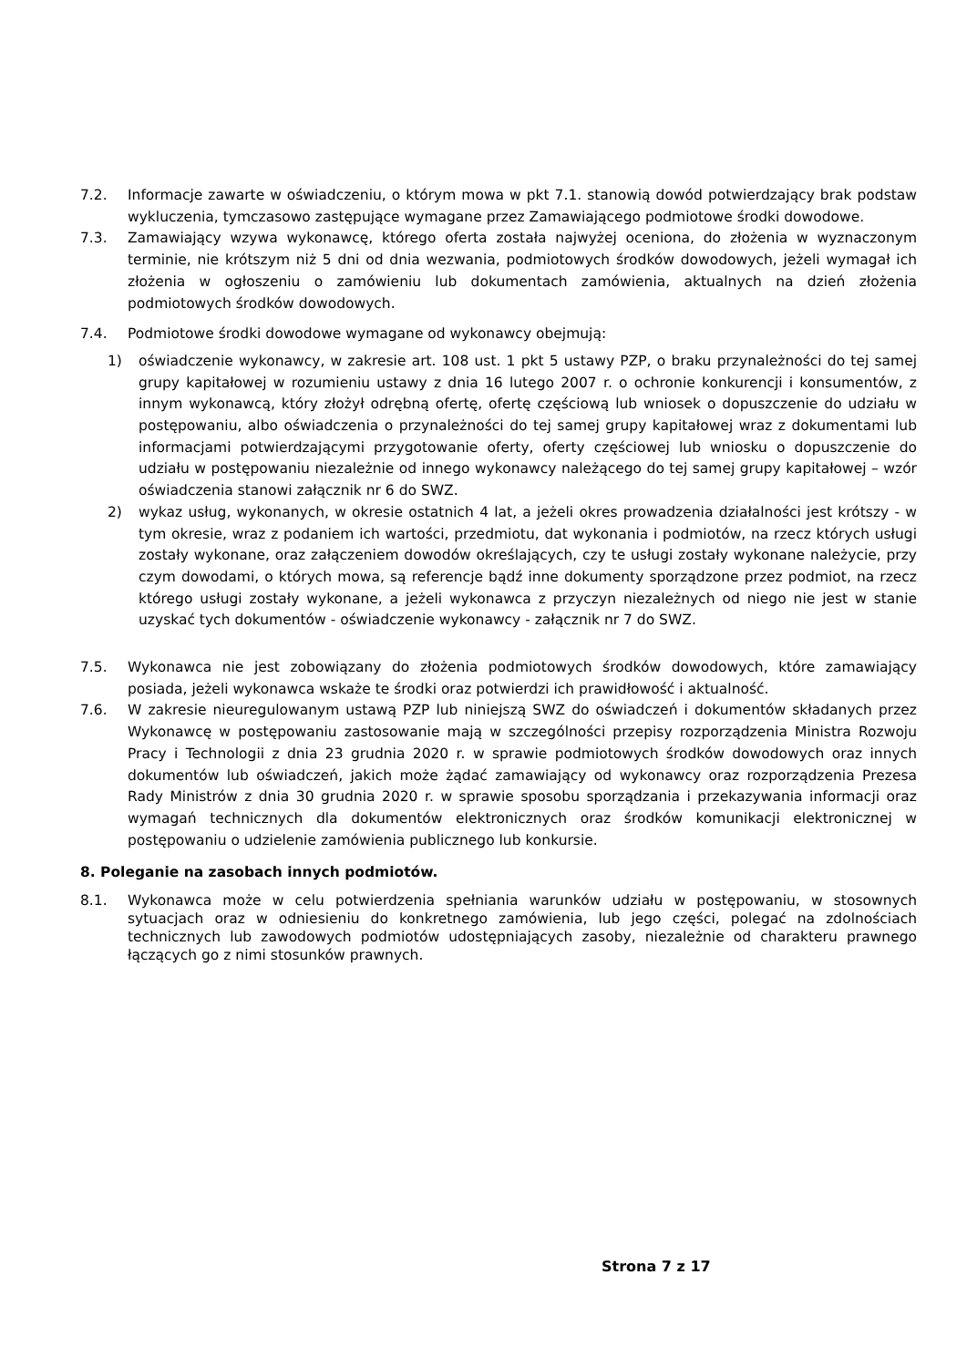7.2. Informacje zawarte w oświadczeniu, o którym mowa w pkt 7.1. stanowią dowód potwierdzający brak podstaw wykluczenia, tymczasowo zastępujące wymagane przez Zamawiającego podmiotowe środki dowodowe.
7.3. Zamawiający wzywa wykonawcę, którego oferta została najwyżej oceniona, do złożenia w wyznaczonym terminie, nie krótszym niż 5 dni od dnia wezwania, podmiotowych środków dowodowych, jeżeli wymagał ich złożenia w ogłoszeniu o zamówieniu lub dokumentach zamówienia, aktualnych na dzień złożenia podmiotowych środków dowodowych.
7.4. Podmiotowe środki dowodowe wymagane od wykonawcy obejmują:
1) oświadczenie wykonawcy, w zakresie art. 108 ust. 1 pkt 5 ustawy PZP, o braku przynależności do tej samej grupy kapitałowej w rozumieniu ustawy z dnia 16 lutego 2007 r. o ochronie konkurencji i konsumentów, z innym wykonawcą, który złożył odrębną ofertę, ofertę częściową lub wniosek o dopuszczenie do udziału w postępowaniu, albo oświadczenia o przynależności do tej samej grupy kapitałowej wraz z dokumentami lub informacjami potwierdzającymi przygotowanie oferty, oferty częściowej lub wniosku o dopuszczenie do udziału w postępowaniu niezależnie od innego wykonawcy należącego do tej samej grupy kapitałowej – wzór oświadczenia stanowi załącznik nr 6 do SWZ.
2) wykaz usług, wykonanych, w okresie ostatnich 4 lat, a jeżeli okres prowadzenia działalności jest krótszy - w tym okresie, wraz z podaniem ich wartości, przedmiotu, dat wykonania i podmiotów, na rzecz których usługi zostały wykonane, oraz załączeniem dowodów określających, czy te usługi zostały wykonane należycie, przy czym dowodami, o których mowa, są referencje bądź inne dokumenty sporządzone przez podmiot, na rzecz którego usługi zostały wykonane, a jeżeli wykonawca z przyczyn niezależnych od niego nie jest w stanie uzyskać tych dokumentów - oświadczenie wykonawcy - załącznik nr 7 do SWZ.
7.5. Wykonawca nie jest zobowiązany do złożenia podmiotowych środków dowodowych, które zamawiający posiada, jeżeli wykonawca wskaże te środki oraz potwierdzi ich prawidłowość i aktualność.
7.6. W zakresie nieuregulowanym ustawą PZP lub niniejszą SWZ do oświadczeń i dokumentów składanych przez Wykonawcę w postępowaniu zastosowanie mają w szczególności przepisy rozporządzenia Ministra Rozwoju Pracy i Technologii z dnia 23 grudnia 2020 r. w sprawie podmiotowych środków dowodowych oraz innych dokumentów lub oświadczeń, jakich może żądać zamawiający od wykonawcy oraz rozporządzenia Prezesa Rady Ministrów z dnia 30 grudnia 2020 r. w sprawie sposobu sporządzania i przekazywania informacji oraz wymagań technicznych dla dokumentów elektronicznych oraz środków komunikacji elektronicznej w postępowaniu o udzielenie zamówienia publicznego lub konkursie.
8. Poleganie na zasobach innych podmiotów.
8.1. Wykonawca może w celu potwierdzenia spełniania warunków udziału w postępowaniu, w stosownych sytuacjach oraz w odniesieniu do konkretnego zamówienia, lub jego części, polegać na zdolnościach technicznych lub zawodowych podmiotów udostępniających zasoby, niezależnie od charakteru prawnego łączących go z nimi stosunków prawnych.
Strona 7 z 17